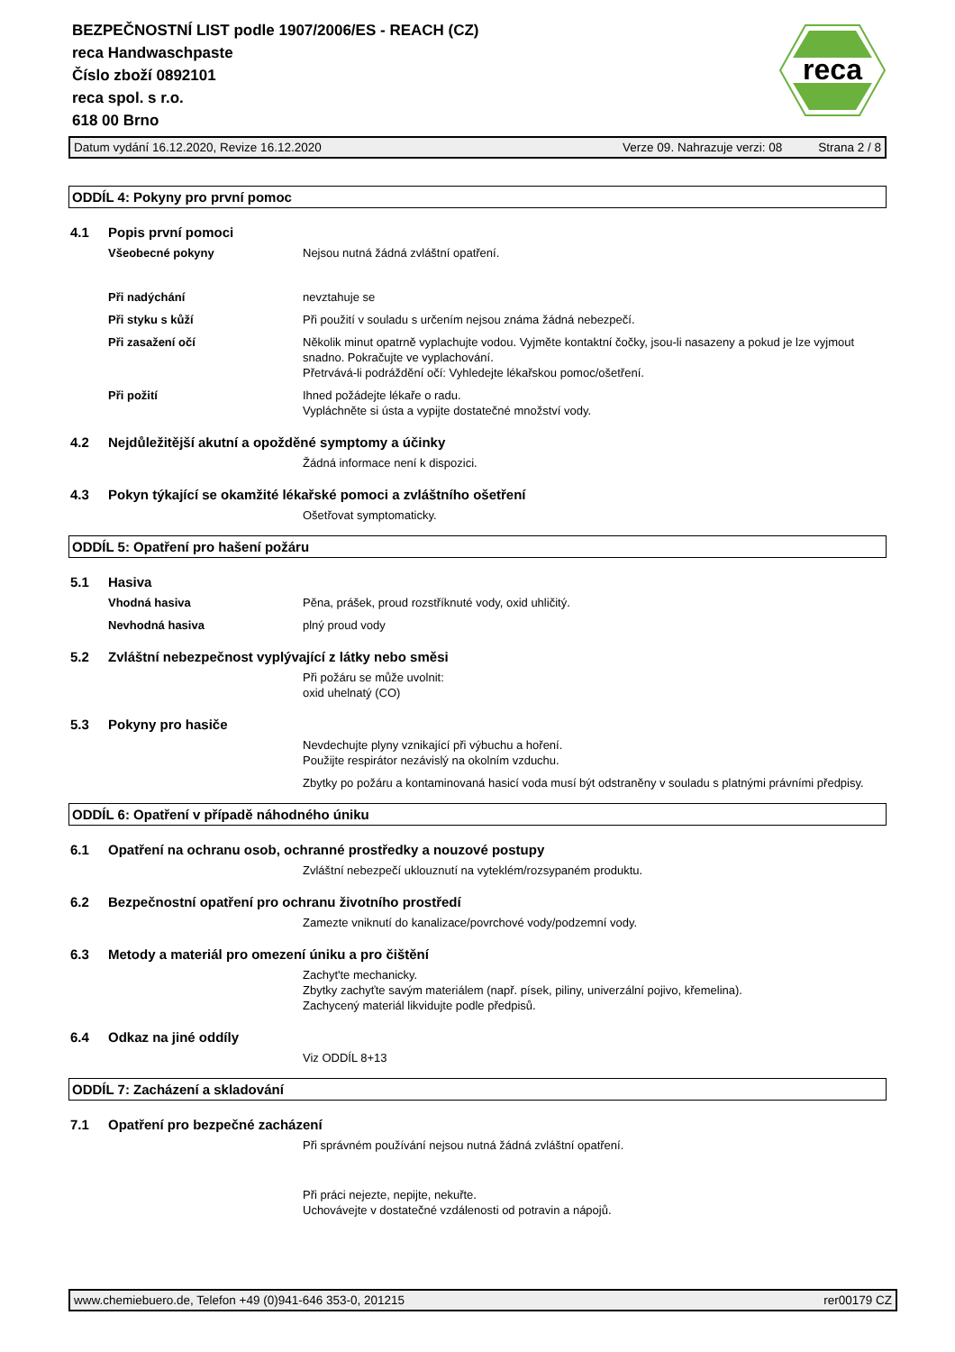BEZPEČNOSTNÍ LIST podle 1907/2006/ES - REACH (CZ)
reca Handwaschpaste
Číslo zboží 0892101
reca spol. s r.o.
618 00 Brno
reca
Datum vydání 16.12.2020, Revize 16.12.2020 Verze 09. Nahrazuje verzi: 08 Strana 2 / 8
ODDÍL 4: Pokyny pro první pomoc
4.1 Popis první pomoci
Všeobecné pokyny Nejsou nutná žádná zvláštní opatření.
Při nadýchání nevztahuje se
Při styku s kůží Při použití v souladu s určením nejsou známa žádná nebezpečí.
Při zasažení očí Několik minut opatrně vyplachujte vodou. Vyjměte kontaktní čočky, jsou-li nasazeny a pokud je lze vyjmout snadno. Pokračujte ve vyplachování.
Přetrvává-li podráždění očí: Vyhledejte lékařskou pomoc/ošetření.
Při požití Ihned požádejte lékaře o radu.
Vypláchněte si ústa a vypijte dostatečné množství vody.
4.2 Nejdůležitější akutní a opožděné symptomy a účinky
Žádná informace není k dispozici.
4.3 Pokyn týkající se okamžité lékařské pomoci a zvláštního ošetření
Ošetřovat symptomaticky.
ODDÍL 5: Opatření pro hašení požáru
5.1 Hasiva
Vhodná hasiva Pěna, prášek, proud rozstříknuté vody, oxid uhličitý.
Nevhodná hasiva plný proud vody
5.2 Zvláštní nebezpečnost vyplývající z látky nebo směsi
Při požáru se může uvolnit:
oxid uhelnatý (CO)
5.3 Pokyny pro hasiče
Nevdechujte plyny vznikající při výbuchu a hoření.
Použijte respirátor nezávislý na okolním vzduchu.
Zbytky po požáru a kontaminovaná hasicí voda musí být odstraněny v souladu s platnými právními předpisy.
ODDÍL 6: Opatření v případě náhodného úniku
6.1 Opatření na ochranu osob, ochranné prostředky a nouzové postupy
Zvláštní nebezpečí uklouznutí na vyteklém/rozsypaném produktu.
6.2 Bezpečnostní opatření pro ochranu životního prostředí
Zamezte vniknutí do kanalizace/povrchové vody/podzemní vody.
6.3 Metody a materiál pro omezení úniku a pro čištění
Zachyt'te mechanicky.
Zbytky zachyťte savým materiálem (např. písek, piliny, univerzální pojivo, křemelina).
Zachycený materiál likvidujte podle předpisů.
6.4 Odkaz na jiné oddíly
Viz ODDÍL 8+13
ODDÍL 7: Zacházení a skladování
7.1 Opatření pro bezpečné zacházení
Při správném používání nejsou nutná žádná zvláštní opatření.
Při práci nejezte, nepijte, nekuřte.
Uchovávejte v dostatečné vzdálenosti od potravin a nápojů.
www.chemiebuero.de, Telefon +49 (0)941-646 353-0, 201215 rer00179 CZ